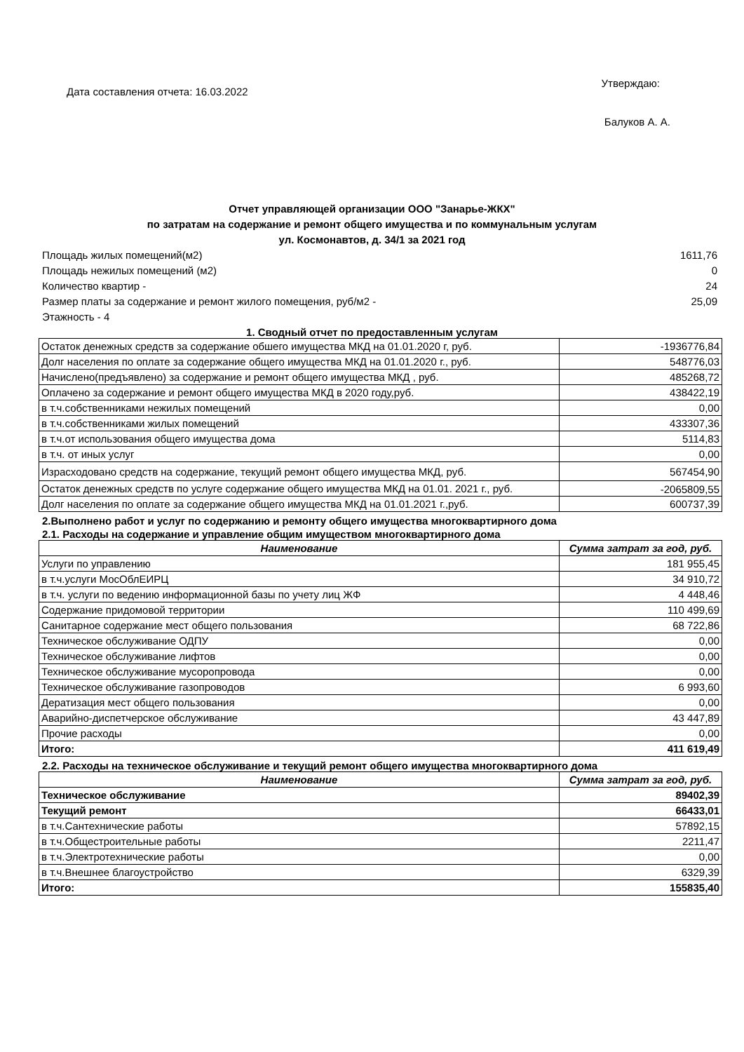Дата составления отчета: 16.03.2022
Утверждаю:
Балуков А. А.
Отчет управляющей организации ООО "Занарье-ЖКХ"
по затратам на содержание и ремонт общего имущества и по коммунальным услугам
ул. Космонавтов, д. 34/1 за 2021 год
Площадь жилых помещений(м2) 1611,76
Площадь нежилых помещений (м2) 0
Количество квартир - 24
Размер платы за содержание и ремонт жилого помещения, руб/м2 - 25,09
Этажность - 4
1. Сводный отчет по предоставленным услугам
| Остаток денежных средств за содержание обшего имущества МКД на 01.01.2020 г, руб. | -1936776,84 |
| Долг населения по оплате за содержание общего имущества МКД на 01.01.2020 г., руб. | 548776,03 |
| Начислено(предъявлено) за содержание и ремонт общего имущества МКД , руб. | 485268,72 |
| Оплачено за содержание и ремонт общего имущества МКД в 2020 году,руб. | 438422,19 |
| в т.ч.собственниками нежилых помещений | 0,00 |
| в т.ч.собственниками жилых помещений | 433307,36 |
| в т.ч.от использования общего имущества дома | 5114,83 |
| в т.ч. от иных услуг | 0,00 |
| Израсходовано средств на содержание, текущий ремонт общего имущества МКД, руб. | 567454,90 |
| Остаток денежных средств по услуге содержание общего имущества МКД на 01.01. 2021 г., руб. | -2065809,55 |
| Долг населения по оплате за содержание общего имущества МКД на 01.01.2021 г.,руб. | 600737,39 |
2.Выполнено работ и услуг по содержанию и ремонту общего имущества многоквартирного дома
2.1. Расходы на содержание и управление общим имуществом многоквартирного дома
| Наименование | Сумма затрат за год, руб. |
| --- | --- |
| Услуги по управлению | 181 955,45 |
| в т.ч.услуги МосОблЕИРЦ | 34 910,72 |
| в т.ч. услуги по ведению информационной базы по учету лиц ЖФ | 4 448,46 |
| Содержание придомовой территории | 110 499,69 |
| Санитарное содержание мест общего пользования | 68 722,86 |
| Техническое обслуживание ОДПУ | 0,00 |
| Техническое обслуживание лифтов | 0,00 |
| Техническое обслуживание мусоропровода | 0,00 |
| Техническое обслуживание газопроводов | 6 993,60 |
| Дератизация мест общего пользования | 0,00 |
| Аварийно-диспетчерское обслуживание | 43 447,89 |
| Прочие расходы | 0,00 |
| Итого: | 411 619,49 |
2.2. Расходы на техническое обслуживание и текущий ремонт общего имущества многоквартирного дома
| Наименование | Сумма затрат за год, руб. |
| --- | --- |
| Техническое обслуживание | 89402,39 |
| Текущий ремонт | 66433,01 |
| в т.ч.Сантехнические работы | 57892,15 |
| в т.ч.Общестроительные работы | 2211,47 |
| в т.ч.Электротехнические работы | 0,00 |
| в т.ч.Внешнее благоустройство | 6329,39 |
| Итого: | 155835,40 |